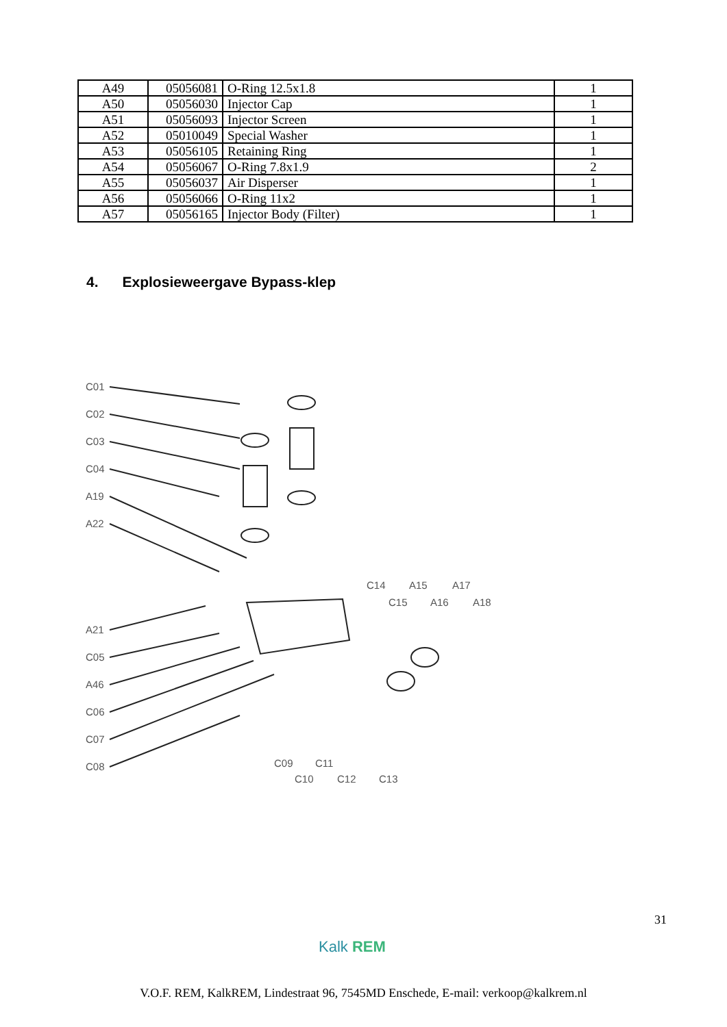| A49 | 05056081 | O-Ring 12.5x1.8 | 1 |
| A50 | 05056030 | Injector Cap | 1 |
| A51 | 05056093 | Injector Screen | 1 |
| A52 | 05010049 | Special Washer | 1 |
| A53 | 05056105 | Retaining Ring | 1 |
| A54 | 05056067 | O-Ring 7.8x1.9 | 2 |
| A55 | 05056037 | Air Disperser | 1 |
| A56 | 05056066 | O-Ring 11x2 | 1 |
| A57 | 05056165 | Injector Body (Filter) | 1 |
4. Explosieweergave Bypass-klep
C01
C02
C03
C04
A19
A22
A21
C05
A46
C06
C07
C08
C14
A15
A17
C15
A16
A18
C09
C11
C10
C12
C13
31
Kalk REM
V.O.F. REM, KalkREM, Lindestraat 96, 7545MD Enschede, E-mail: verkoop@kalkrem.nl